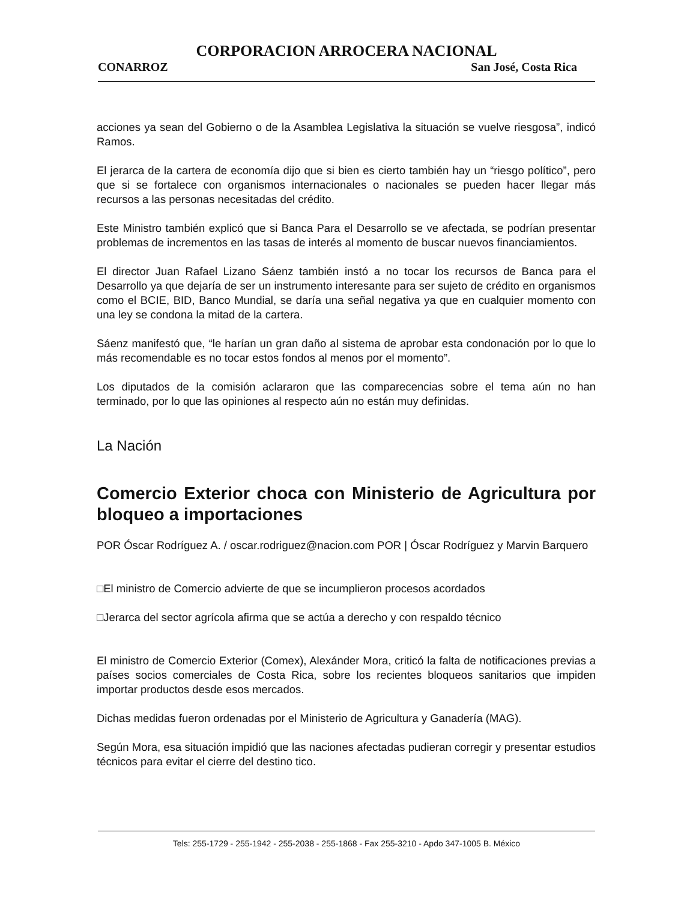CORPORACION ARROCERA NACIONAL
CONARROZ San José, Costa Rica
acciones ya sean del Gobierno o de la Asamblea Legislativa la situación se vuelve riesgosa”, indicó Ramos.
El jerarca de la cartera de economía dijo que si bien es cierto también hay un “riesgo político”, pero que si se fortalece con organismos internacionales o nacionales se pueden hacer llegar más recursos a las personas necesitadas del crédito.
Este Ministro también explicó que si Banca Para el Desarrollo se ve afectada, se podrían presentar problemas de incrementos en las tasas de interés al momento de buscar nuevos financiamientos.
El director Juan Rafael Lizano Sáenz también instó a no tocar los recursos de Banca para el Desarrollo ya que dejaría de ser un instrumento interesante para ser sujeto de crédito en organismos como el BCIE, BID, Banco Mundial, se daría una señal negativa ya que en cualquier momento con una ley se condona la mitad de la cartera.
Sáenz manifestó que, “le harían un gran daño al sistema de aprobar esta condonación por lo que lo más recomendable es no tocar estos fondos al menos por el momento”.
Los diputados de la comisión aclararon que las comparecencias sobre el tema aún no han terminado, por lo que las opiniones al respecto aún no están muy definidas.
La Nación
Comercio Exterior choca con Ministerio de Agricultura por bloqueo a importaciones
POR Óscar Rodríguez A. / oscar.rodriguez@nacion.com POR | Óscar Rodríguez y Marvin Barquero
□El ministro de Comercio advierte de que se incumplieron procesos acordados
□Jerarca del sector agrícola afirma que se actúa a derecho y con respaldo técnico
El ministro de Comercio Exterior (Comex), Alexánder Mora, criticó la falta de notificaciones previas a países socios comerciales de Costa Rica, sobre los recientes bloqueos sanitarios que impiden importar productos desde esos mercados.
Dichas medidas fueron ordenadas por el Ministerio de Agricultura y Ganadería (MAG).
Según Mora, esa situación impidió que las naciones afectadas pudieran corregir y presentar estudios técnicos para evitar el cierre del destino tico.
Tels: 255-1729 - 255-1942 - 255-2038 - 255-1868 - Fax 255-3210 - Apdo 347-1005 B. México